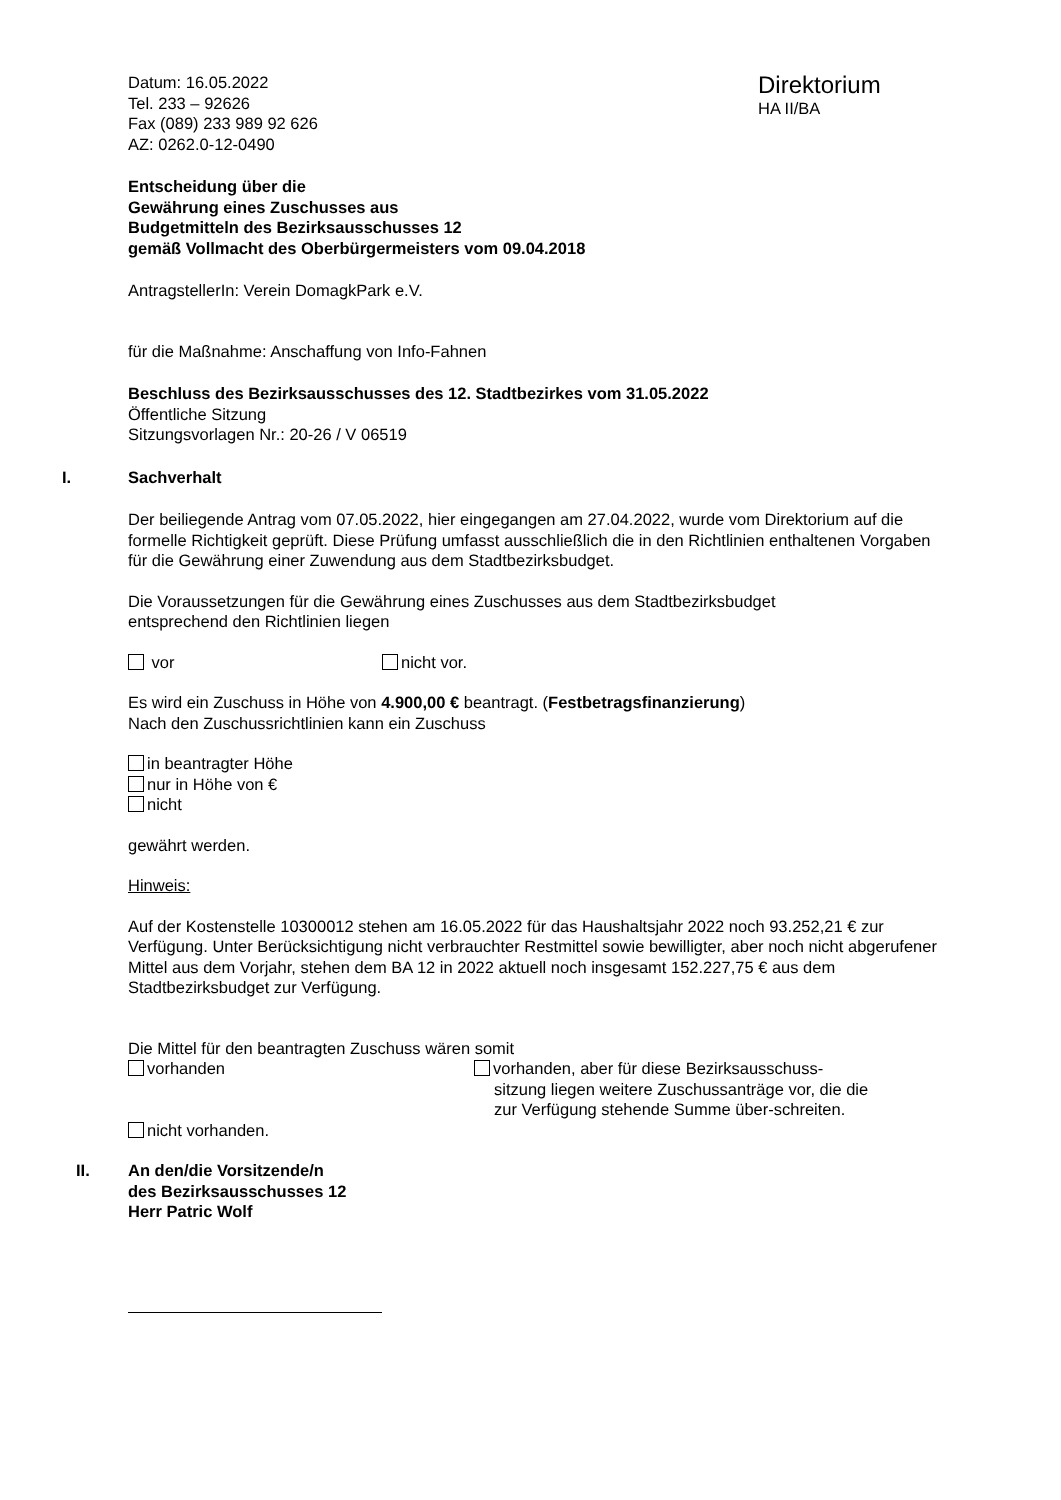Datum: 16.05.2022
Tel. 233 – 92626
Fax (089) 233 989 92 626
AZ: 0262.0-12-0490
Direktorium
HA II/BA
Entscheidung über die
Gewährung eines Zuschusses aus
Budgetmitteln des Bezirksausschusses 12
gemäß Vollmacht des Oberbürgermeisters vom 09.04.2018
AntragstellerIn: Verein DomagkPark e.V.
für die Maßnahme: Anschaffung von Info-Fahnen
Beschluss des Bezirksausschusses des 12. Stadtbezirkes vom 31.05.2022
Öffentliche Sitzung
Sitzungsvorlagen Nr.: 20-26 / V 06519
I. Sachverhalt
Der beiliegende Antrag vom 07.05.2022, hier eingegangen am 27.04.2022, wurde vom Direktorium auf die formelle Richtigkeit geprüft. Diese Prüfung umfasst ausschließlich die in den Richtlinien enthaltenen Vorgaben für die Gewährung einer Zuwendung aus dem Stadtbezirksbudget.
Die Voraussetzungen für die Gewährung eines Zuschusses aus dem Stadtbezirksbudget
entsprechend den Richtlinien liegen
vor nicht vor.
Es wird ein Zuschuss in Höhe von 4.900,00 € beantragt. (Festbetragsfinanzierung)
Nach den Zuschussrichtlinien kann ein Zuschuss
in beantragter Höhe
nur in Höhe von €
nicht
gewährt werden.
Hinweis:
Auf der Kostenstelle 10300012 stehen am 16.05.2022 für das Haushaltsjahr 2022 noch 93.252,21 € zur Verfügung. Unter Berücksichtigung nicht verbrauchter Restmittel sowie bewilligter, aber noch nicht abgerufener Mittel aus dem Vorjahr, stehen dem BA 12 in 2022 aktuell noch insgesamt 152.227,75 € aus dem Stadtbezirksbudget zur Verfügung.
Die Mittel für den beantragten Zuschuss wären somit
vorhanden
nicht vorhanden.
vorhanden, aber für diese Bezirksausschuss-sitzung liegen weitere Zuschussanträge vor, die die zur Verfügung stehende Summe über-schreiten.
II. An den/die Vorsitzende/n
des Bezirksausschusses 12
Herr Patric Wolf